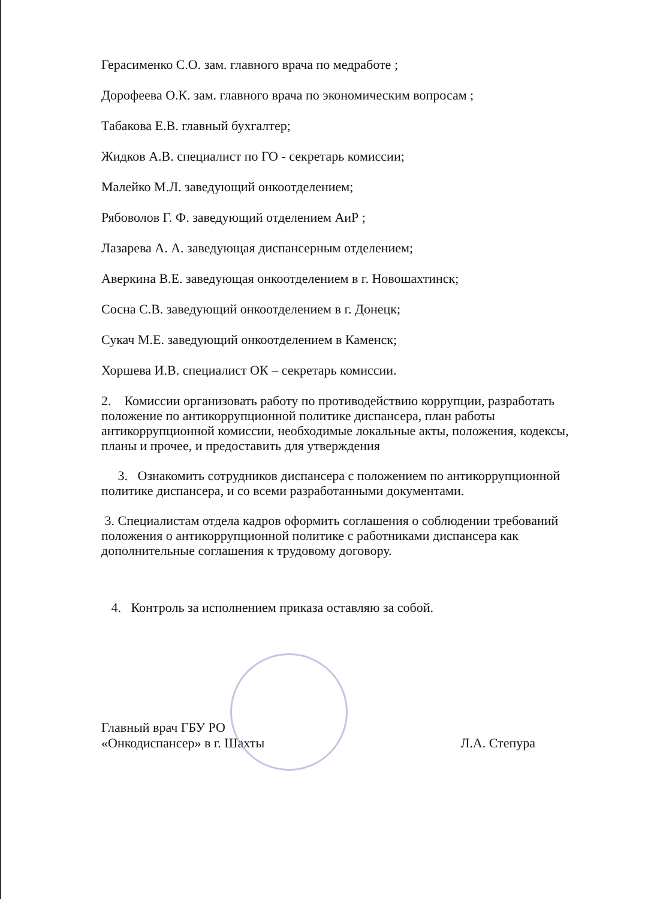Герасименко С.О. зам. главного врача по медработе ;
Дорофеева О.К. зам. главного врача по экономическим вопросам ;
Табакова Е.В. главный бухгалтер;
Жидков А.В. специалист по ГО - секретарь комиссии;
Малейко М.Л. заведующий онкоотделением;
Рябоволов Г. Ф. заведующий отделением АиР ;
Лазарева А. А. заведующая диспансерным отделением;
Аверкина В.Е. заведующая онкоотделением в г. Новошахтинск;
Сосна С.В. заведующий онкоотделением в г. Донецк;
Сукач М.Е. заведующий онкоотделением в Каменск;
Хоршева И.В. специалист ОК – секретарь комиссии.
2. Комиссии организовать работу по противодействию коррупции, разработать положение по антикоррупционной политике диспансера, план работы антикоррупционной комиссии, необходимые локальные акты, положения, кодексы, планы и прочее, и предоставить для утверждения
3. Ознакомить сотрудников диспансера с положением по антикоррупционной политике диспансера, и со всеми разработанными документами.
3. Специалистам отдела кадров оформить соглашения о соблюдении требований положения о антикоррупционной политике с работниками диспансера как дополнительные соглашения к трудовому договору.
4. Контроль за исполнением приказа оставляю за собой.
Главный врач ГБУ РО
«Онкодиспансер» в г. Шахты
Л.А. Степура